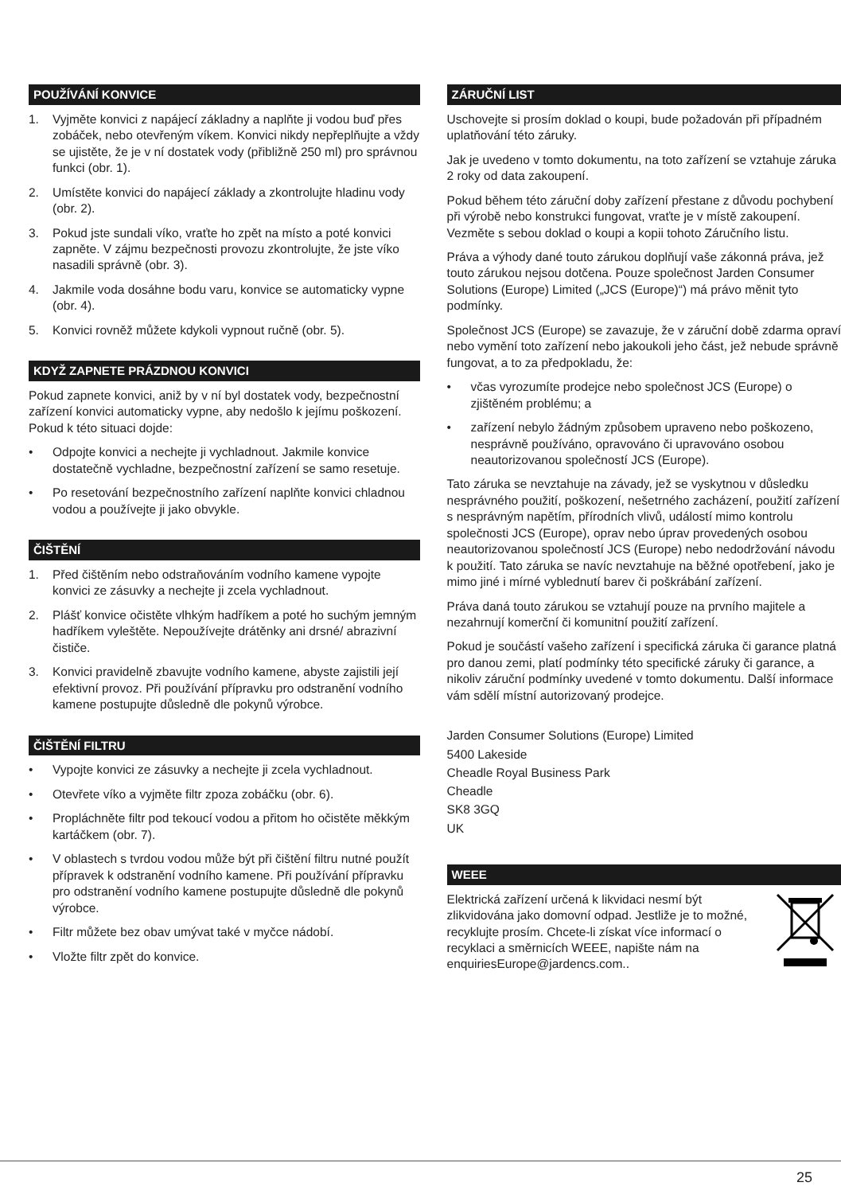POUŽÍVÁNÍ KONVICE
1. Vyjměte konvici z napájecí základny a naplňte ji vodou buď přes zobáček, nebo otevřeným víkem. Konvici nikdy nepřeplňujte a vždy se ujistěte, že je v ní dostatek vody (přibližně 250 ml) pro správnou funkci (obr. 1).
2. Umístěte konvici do napájecí základy a zkontrolujte hladinu vody (obr. 2).
3. Pokud jste sundali víko, vraťte ho zpět na místo a poté konvici zapněte. V zájmu bezpečnosti provozu zkontrolujte, že jste víko nasadili správně (obr. 3).
4. Jakmile voda dosáhne bodu varu, konvice se automaticky vypne (obr. 4).
5. Konvici rovněž můžete kdykoli vypnout ručně (obr. 5).
KDYŽ ZAPNETE PRÁZDNOU KONVICI
Pokud zapnete konvici, aniž by v ní byl dostatek vody, bezpečnostní zařízení konvici automaticky vypne, aby nedošlo k jejímu poškození. Pokud k této situaci dojde:
• Odpojte konvici a nechejte ji vychladnout. Jakmile konvice dostatečně vychladne, bezpečnostní zařízení se samo resetuje.
• Po resetování bezpečnostního zařízení naplňte konvici chladnou vodou a používejte ji jako obvykle.
ČIŠTĚNÍ
1. Před čištěním nebo odstraňováním vodního kamene vypojte konvici ze zásuvky a nechejte ji zcela vychladnout.
2. Plášť konvice očistěte vlhkým hadříkem a poté ho suchým jemným hadříkem vyleštěte. Nepoužívejte drátěnky ani drsné/ abrazivní čističe.
3. Konvici pravidelně zbavujte vodního kamene, abyste zajistili její efektivní provoz. Při používání přípravku pro odstranění vodního kamene postupujte důsledně dle pokynů výrobce.
ČIŠTĚNÍ FILTRU
• Vypojte konvici ze zásuvky a nechejte ji zcela vychladnout.
• Otevřete víko a vyjměte filtr zpoza zobáčku (obr. 6).
• Propláchněte filtr pod tekoucí vodou a přitom ho očistěte měkkým kartáčkem (obr. 7).
• V oblastech s tvrdou vodou může být při čištění filtru nutné použít přípravek k odstranění vodního kamene. Při používání přípravku pro odstranění vodního kamene postupujte důsledně dle pokynů výrobce.
• Filtr můžete bez obav umývat také v myčce nádobí.
• Vložte filtr zpět do konvice.
ZÁRUČNÍ LIST
Uschovejte si prosím doklad o koupi, bude požadován při případném uplatňování této záruky.
Jak je uvedeno v tomto dokumentu, na toto zařízení se vztahuje záruka 2 roky od data zakoupení.
Pokud během této záruční doby zařízení přestane z důvodu pochybení při výrobě nebo konstrukci fungovat, vraťte je v místě zakoupení. Vezměte s sebou doklad o koupi a kopii tohoto Záručního listu.
Práva a výhody dané touto zárukou doplňují vaše zákonná práva, jež touto zárukou nejsou dotčena. Pouze společnost Jarden Consumer Solutions (Europe) Limited („JCS (Europe)“) má právo měnit tyto podmínky.
Společnost JCS (Europe) se zavazuje, že v záruční době zdarma opraví nebo vymění toto zařízení nebo jakoukoli jeho část, jež nebude správně fungovat, a to za předpokladu, že:
• včas vyrozumíte prodejce nebo společnost JCS (Europe) o zjištěném problému; a
• zařízení nebylo žádným způsobem upraveno nebo poškozeno, nesprávně používáno, opravováno či upravováno osobou neautorizovanou společností JCS (Europe).
Tato záruka se nevztahuje na závady, jež se vyskytnou v důsledku nesprávného použití, poškození, nešetrného zacházení, použití zařízení s nesprávným napětím, přírodních vlivů, událostí mimo kontrolu společnosti JCS (Europe), oprav nebo úprav provedených osobou neautorizovanou společností JCS (Europe) nebo nedodržování návodu k použití. Tato záruka se navíc nevztahuje na běžné opotřebení, jako je mimo jiné i mírné vyblednutí barev či poškrábání zařízení.
Práva daná touto zárukou se vztahují pouze na prvního majitele a nezahrnují komerční či komunitní použití zařízení.
Pokud je součástí vašeho zařízení i specifická záruka či garance platná pro danou zemi, platí podmínky této specifické záruky či garance, a nikoliv záruční podmínky uvedené v tomto dokumentu. Další informace vám sdělí místní autorizovaný prodejce.
Jarden Consumer Solutions (Europe) Limited
5400 Lakeside
Cheadle Royal Business Park
Cheadle
SK8 3GQ
UK
WEEE
Elektrická zařízení určená k likvidaci nesmí být zlikvidována jako domovní odpad. Jestliže je to možné, recyklujte prosím. Chcete-li získat více informací o recyklaci a směrnicích WEEE, napište nám na enquiriesEurope@jardencs.com..
25